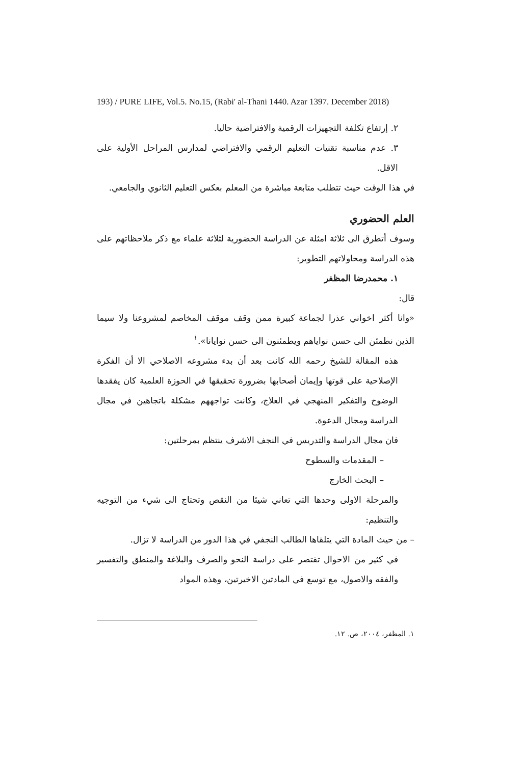193) / PURE LIFE, Vol.5. No.15, (Rabi' al-Thani 1440. Azar 1397. December 2018)
٢. إرتفاع تكلفة التجهيزات الرقمية والافتراضية حاليا.
٣. عدم مناسبة تقنيات التعليم الرقمي والافتراضي لمدارس المراحل الأولية على الاقل.
في هذا الوقت حيث تتطلب متابعة مباشرة من المعلم بعكس التعليم الثانوي والجامعي.
العلم الحضوري
وسوف أتطرق الى ثلاثة امثلة عن الدراسة الحضورية لثلاثة علماء مع ذكر ملاحظاتهم على هذه الدراسة ومحاولاتهم التطوير:
١. محمدرضا المظفر
قال:
«وانا أكثر اخواني عذرا لجماعة كبيرة ممن وقف موقف المخاصم لمشروعنا ولا سيما الذين نطمئن الى حسن نواياهم ويطمئنون الى حسن نوايانا».<sup>١</sup>
هذه المقالة للشيخ رحمه الله كانت بعد أن بدء مشروعه الاصلاحي الا أن الفكرة الإصلاحية على قوتها وإيمان أصحابها بضرورة تحقيقها في الحوزة العلمية كان يفقدها الوضوح والتفكير المنهجي في العلاج، وكانت تواجههم مشكلة باتجاهين في مجال الدراسة ومجال الدعوة.
فان مجال الدراسة والتدريس في النجف الاشرف ينتظم بمرحلتين:
– المقدمات والسطوح
– البحث الخارج
والمرحلة الاولى وحدها التي تعاني شيئا من النقص وتحتاج الى شيء من التوجيه والتنظيم:
– من حيث المادة التي يتلقاها الطالب النجفي في هذا الدور من الدراسة لا تزال.
في كثير من الاحوال تقتصر على دراسة النحو والصرف والبلاغة والمنطق والتفسير والفقه والاصول، مع توسع في المادتين الاخيرتين، وهذه المواد
١. المظفر، ٢٠٠٤، ص. ١٢.